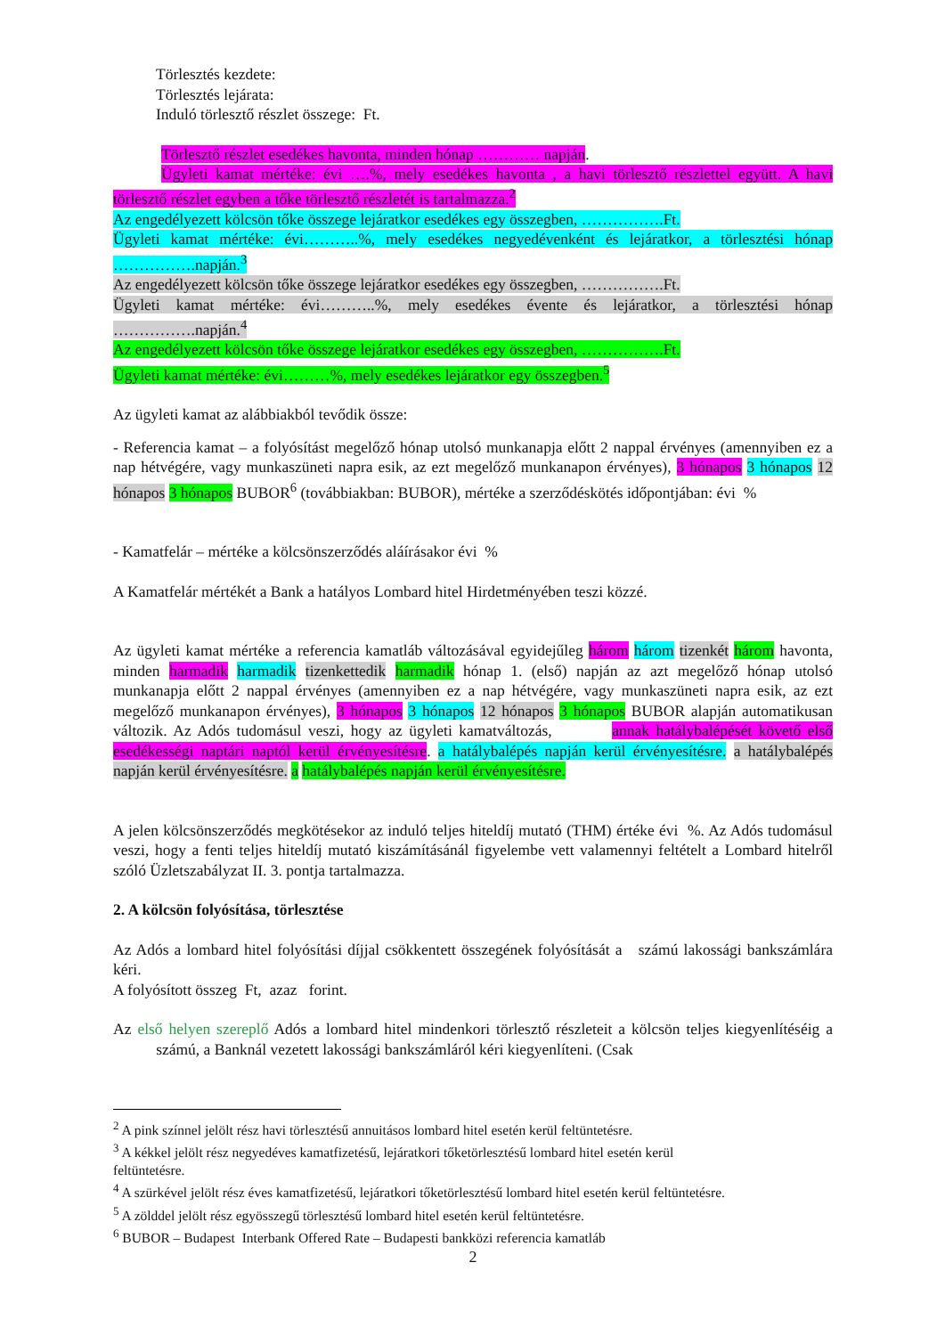Törlesztés kezdete:
Törlesztés lejárata:
Induló törlesztő részlet összege: Ft.
Törlesztő részlet esedékes havonta, minden hónap ………… napján.
Ügyleti kamat mértéke: évi ….%, mely esedékes havonta , a havi törlesztő részlettel együtt. A havi törlesztő részlet egyben a tőke törlesztő részletét is tartalmazza.<sup>2</sup>
Az engedélyezett kölcsön tőke összege lejáratkor esedékes egy összegben, …………….Ft.
Ügyleti kamat mértéke: évi………..%, mely esedékes negyedévenként és lejáratkor, a törlesztési hónap …………….napján.<sup>3</sup>
Az engedélyezett kölcsön tőke összege lejáratkor esedékes egy összegben, …………….Ft.
Ügyleti kamat mértéke: évi………..%, mely esedékes évente és lejáratkor, a törlesztési hónap …………….napján.<sup>4</sup>
Az engedélyezett kölcsön tőke összege lejáratkor esedékes egy összegben, …………….Ft.
Ügyleti kamat mértéke: évi………%, mely esedékes lejáratkor egy összegben.<sup>5</sup>
Az ügyleti kamat az alábbiakból tevődik össze:
- Referencia kamat – a folyósítást megelőző hónap utolsó munkanapja előtt 2 nappal érvényes (amennyiben ez a nap hétvégére, vagy munkaszüneti napra esik, az ezt megelőző munkanapon érvényes), 3 hónapos 3 hónapos 12 hónapos 3 hónapos BUBOR<sup>6</sup> (továbbiakban: BUBOR), mértéke a szerződéskötés időpontjában: évi %
- Kamatfelár – mértéke a kölcsönszerződés aláírásakor évi %
A Kamatfelár mértékét a Bank a hatályos Lombard hitel Hirdetményében teszi közzé.
Az ügyleti kamat mértéke a referencia kamatláb változásával egyidejűleg három három tizenkét három havonta, minden harmadik harmadik tizenkettedik harmadik hónap 1. (első) napján az azt megelőző hónap utolsó munkanapja előtt 2 nappal érvényes (amennyiben ez a nap hétvégére, vagy munkaszüneti napra esik, az ezt megelőző munkanapon érvényes), 3 hónapos 3 hónapos 12 hónapos 3 hónapos BUBOR alapján automatikusan változik. Az Adós tudomásul veszi, hogy az ügyleti kamatváltozás, annak hatálybalépését követő első esedékességi naptári naptól kerül érvényesítésre. a hatálybalépés napján kerül érvényesítésre. a hatálybalépés napján kerül érvényesítésre. a hatálybalépés napján kerül érvényesítésre.
A jelen kölcsönszerződés megkötésekor az induló teljes hiteldíj mutató (THM) értéke évi %. Az Adós tudomásul veszi, hogy a fenti teljes hiteldíj mutató kiszámításánál figyelembe vett valamennyi feltételt a Lombard hitelről szóló Üzletszabályzat II. 3. pontja tartalmazza.
2. A kölcsön folyósítása, törlesztése
Az Adós a lombard hitel folyósítási díjjal csökkentett összegének folyósítását a számú lakossági bankszámlára kéri.
A folyósított összeg Ft, azaz forint.
Az első helyen szereplő Adós a lombard hitel mindenkori törlesztő részleteit a kölcsön teljes kiegyenlítéséig a számú, a Banknál vezetett lakossági bankszámláról kéri kiegyenlíteni. (Csak
<sup>2</sup> A pink színnel jelölt rész havi törlesztésű annuitásos lombard hitel esetén kerül feltüntetésre.
<sup>3</sup> A kékkel jelölt rész negyedéves kamatfizetésű, lejáratkori tőketörlesztésű lombard hitel esetén kerül
feltüntetésre.
<sup>4</sup> A szürkével jelölt rész éves kamatfizetésű, lejáratkori tőketörlesztésű lombard hitel esetén kerül feltüntetésre.
<sup>5</sup> A zölddel jelölt rész egyösszegű törlesztésű lombard hitel esetén kerül feltüntetésre.
<sup>6</sup> BUBOR – Budapest Interbank Offered Rate – Budapesti bankközi referencia kamatláb
2